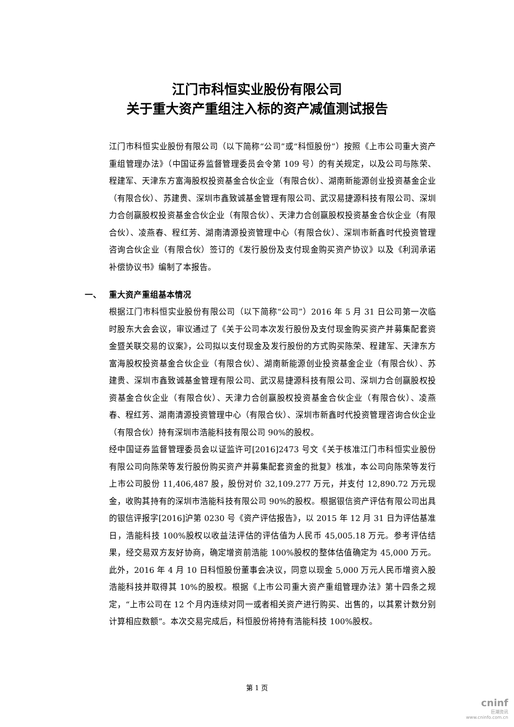江门市科恒实业股份有限公司
关于重大资产重组注入标的资产减值测试报告
江门市科恒实业股份有限公司（以下简称“公司”或“科恒股份”）按照《上市公司重大资产重组管理办法》（中国证券监督管理委员会令第 109 号）的有关规定，以及公司与陈荣、程建军、天津东方富海股权投资基金合伙企业（有限合伙）、湖南新能源创业投资基金企业（有限合伙）、苏建贵、深圳市鑫致诚基金管理有限公司、武汉易捷源科技有限公司、深圳力合创赢股权投资基金合伙企业（有限合伙）、天津力合创赢股权投资基金合伙企业（有限合伙）、凌燕春、程红芳、湖南清源投资管理中心（有限合伙）、深圳市新鑫时代投资管理咨询合伙企业（有限合伙）签订的《发行股份及支付现金购买资产协议》以及《利润承诺补偿协议书》编制了本报告。
一、 重大资产重组基本情况
根据江门市科恒实业股份有限公司（以下简称“公司”）2016 年 5 月 31 日公司第一次临时股东大会会议，审议通过了《关于公司本次发行股份及支付现金购买资产并募集配套资金暨关联交易的议案》，公司拟以支付现金及发行股份的方式购买陈荣、程建军、天津东方富海股权投资基金合伙企业（有限合伙）、湖南新能源创业投资基金企业（有限合伙）、苏建贵、深圳市鑫致诚基金管理有限公司、武汉易捷源科技有限公司、深圳力合创赢股权投资基金合伙企业（有限合伙）、天津力合创赢股权投资基金合伙企业（有限合伙）、凌燕春、程红芳、湖南清源投资管理中心（有限合伙）、深圳市新鑫时代投资管理咨询合伙企业（有限合伙）持有深圳市浩能科技有限公司 90%的股权。
经中国证券监督管理委员会以证监许可[2016]2473 号文《关于核准江门市科恒实业股份有限公司向陈荣等发行股份购买资产并募集配套资金的批复》核准，本公司向陈荣等发行上市公司股份 11,406,487 股，股份对价 32,109.277 万元，并支付 12,890.72 万元现金，收购其持有的深圳市浩能科技有限公司 90%的股权。根据银信资产评估有限公司出具的银信评报字[2016]沪第 0230 号《资产评估报告》，以 2015 年 12 月 31 日为评估基准日，浩能科技 100%股权以收益法评估的评估值为人民币 45,005.18 万元。参考评估结果，经交易双方友好协商，确定增资前浩能 100%股权的整体估值确定为 45,000 万元。此外，2016 年 4 月 10 日科恒股份董事会决议，同意以现金 5,000 万元人民币增资入股浩能科技并取得其 10%的股权。根据《上市公司重大资产重组管理办法》第十四条之规定，“上市公司在 12 个月内连续对同一或者相关资产进行购买、出售的，以其累计数分别计算相应数额”。本次交易完成后，科恒股份将持有浩能科技 100%股权。
第 1 页
cninf
巨潮资讯
www.cninfo.com.cn